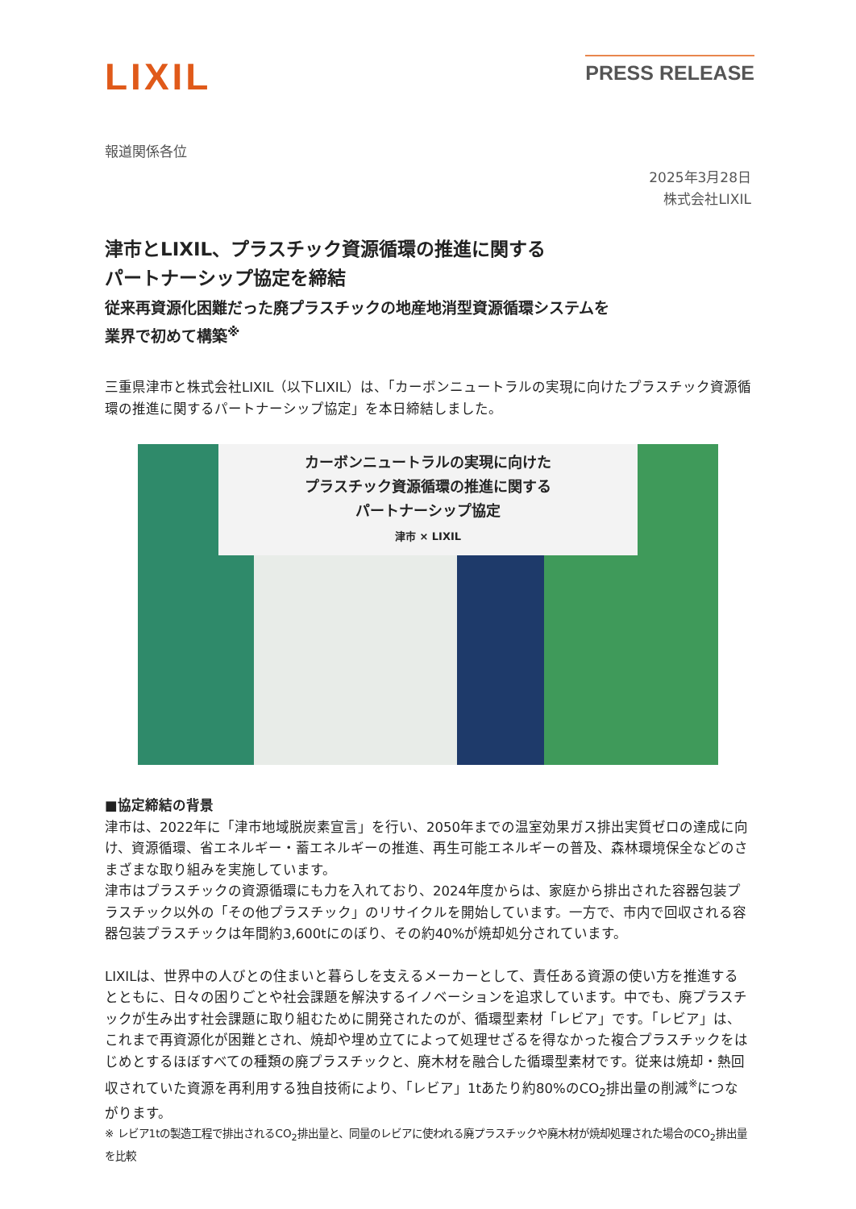LIXIL
PRESS RELEASE
報道関係各位
2025年3月28日
株式会社LIXIL
津市とLIXIL、プラスチック資源循環の推進に関する
パートナーシップ協定を締結
従来再資源化困難だった廃プラスチックの地産地消型資源循環システムを
業界で初めて構築<sup>※</sup>
三重県津市と株式会社LIXIL（以下LIXIL）は、「カーボンニュートラルの実現に向けたプラスチック資源循環の推進に関するパートナーシップ協定」を本日締結しました。
カーボンニュートラルの実現に向けた
プラスチック資源循環の推進に関する
パートナーシップ協定
津市 × LIXIL
■協定締結の背景
津市は、2022年に「津市地域脱炭素宣言」を行い、2050年までの温室効果ガス排出実質ゼロの達成に向け、資源循環、省エネルギー・蓄エネルギーの推進、再生可能エネルギーの普及、森林環境保全などのさまざまな取り組みを実施しています。
津市はプラスチックの資源循環にも力を入れており、2024年度からは、家庭から排出された容器包装プラスチック以外の「その他プラスチック」のリサイクルを開始しています。一方で、市内で回収される容器包装プラスチックは年間約3,600tにのぼり、その約40%が焼却処分されています。
LIXILは、世界中の人びとの住まいと暮らしを支えるメーカーとして、責任ある資源の使い方を推進するとともに、日々の困りごとや社会課題を解決するイノベーションを追求しています。中でも、廃プラスチックが生み出す社会課題に取り組むために開発されたのが、循環型素材「レビア」です。「レビア」は、これまで再資源化が困難とされ、焼却や埋め立てによって処理せざるを得なかった複合プラスチックをはじめとするほぼすべての種類の廃プラスチックと、廃木材を融合した循環型素材です。従来は焼却・熱回収されていた資源を再利用する独自技術により、「レビア」1tあたり約80%のCO<sub>2</sub>排出量の削減<sup>※</sup>につながります。
※ レビア1tの製造工程で排出されるCO<sub>2</sub>排出量と、同量のレビアに使われる廃プラスチックや廃木材が焼却処理された場合のCO<sub>2</sub>排出量を比較